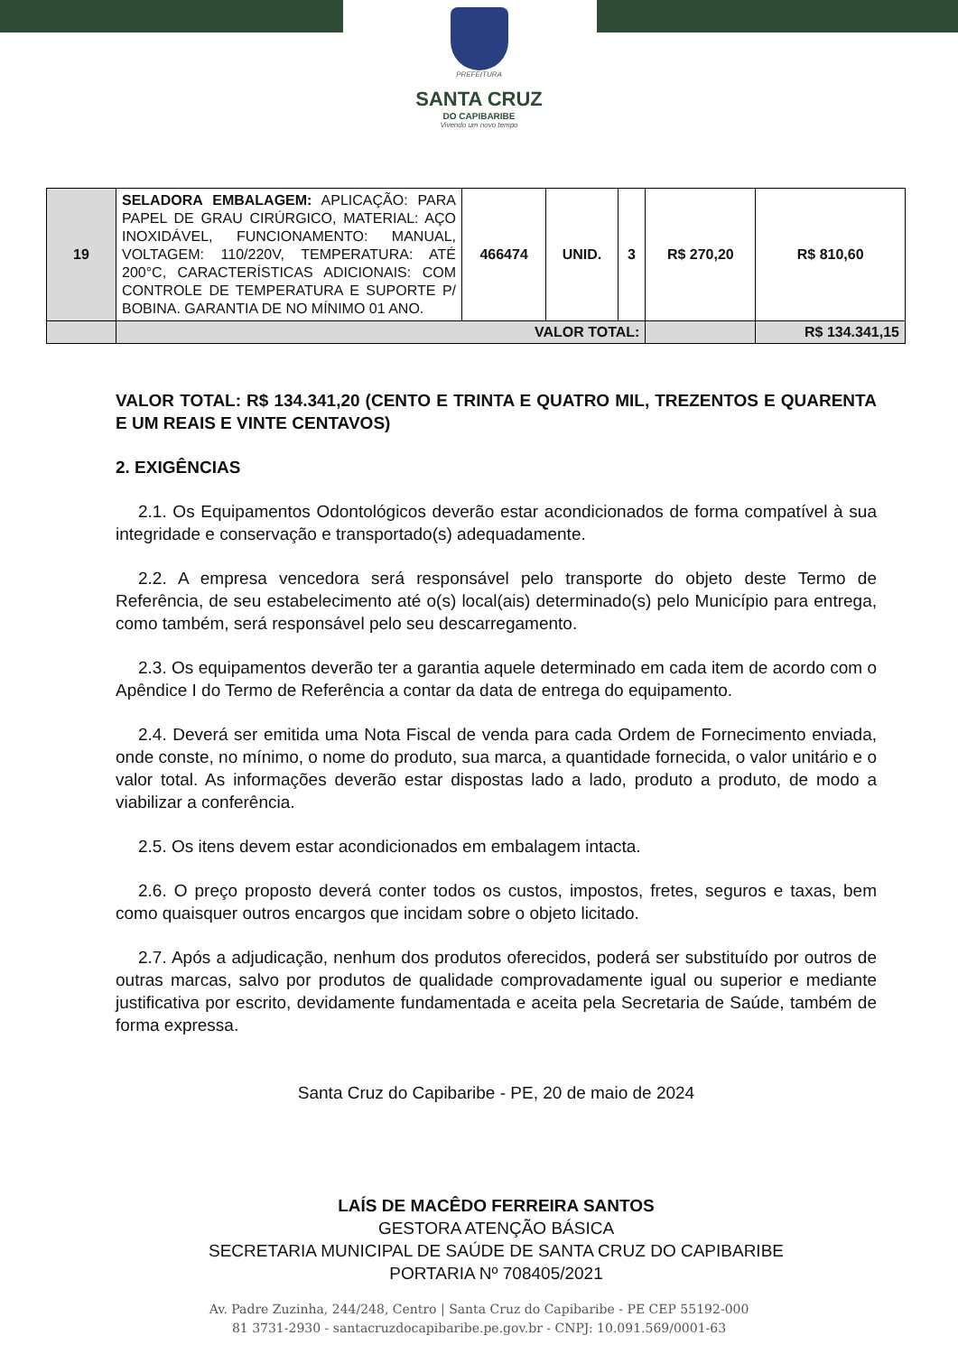PREFEITURA
SANTA CRUZ
DO CAPIBARIBE
Vivendo um novo tempo
| 19 | SELADORA EMBALAGEM: APLICAÇÃO: PARA PAPEL DE GRAU CIRÚRGICO, MATERIAL: AÇO INOXIDÁVEL, FUNCIONAMENTO: MANUAL, VOLTAGEM: 110/220V, TEMPERATURA: ATÉ 200°C, CARACTERÍSTICAS ADICIONAIS: COM CONTROLE DE TEMPERATURA E SUPORTE P/ BOBINA. GARANTIA DE NO MÍNIMO 01 ANO. | 466474 | UNID. | 3 | R$ 270,20 | R$ 810,60 |
| | VALOR TOTAL: | | | | | R$ 134.341,15 |
VALOR TOTAL: R$ 134.341,20 (CENTO E TRINTA E QUATRO MIL, TREZENTOS E QUARENTA E UM REAIS E VINTE CENTAVOS)
2. EXIGÊNCIAS
2.1. Os Equipamentos Odontológicos deverão estar acondicionados de forma compatível à sua integridade e conservação e transportado(s) adequadamente.
2.2. A empresa vencedora será responsável pelo transporte do objeto deste Termo de Referência, de seu estabelecimento até o(s) local(ais) determinado(s) pelo Município para entrega, como também, será responsável pelo seu descarregamento.
2.3. Os equipamentos deverão ter a garantia aquele determinado em cada item de acordo com o Apêndice I do Termo de Referência a contar da data de entrega do equipamento.
2.4. Deverá ser emitida uma Nota Fiscal de venda para cada Ordem de Fornecimento enviada, onde conste, no mínimo, o nome do produto, sua marca, a quantidade fornecida, o valor unitário e o valor total. As informações deverão estar dispostas lado a lado, produto a produto, de modo a viabilizar a conferência.
2.5. Os itens devem estar acondicionados em embalagem intacta.
2.6. O preço proposto deverá conter todos os custos, impostos, fretes, seguros e taxas, bem como quaisquer outros encargos que incidam sobre o objeto licitado.
2.7. Após a adjudicação, nenhum dos produtos oferecidos, poderá ser substituído por outros de outras marcas, salvo por produtos de qualidade comprovadamente igual ou superior e mediante justificativa por escrito, devidamente fundamentada e aceita pela Secretaria de Saúde, também de forma expressa.
Santa Cruz do Capibaribe - PE, 20 de maio de 2024
LAÍS DE MACÊDO FERREIRA SANTOS
GESTORA ATENÇÃO BÁSICA
SECRETARIA MUNICIPAL DE SAÚDE DE SANTA CRUZ DO CAPIBARIBE
PORTARIA Nº 708405/2021
Av. Padre Zuzinha, 244/248, Centro | Santa Cruz do Capibaribe - PE CEP 55192-000
81 3731-2930 - santacruzdocapibaribe.pe.gov.br - CNPJ: 10.091.569/0001-63